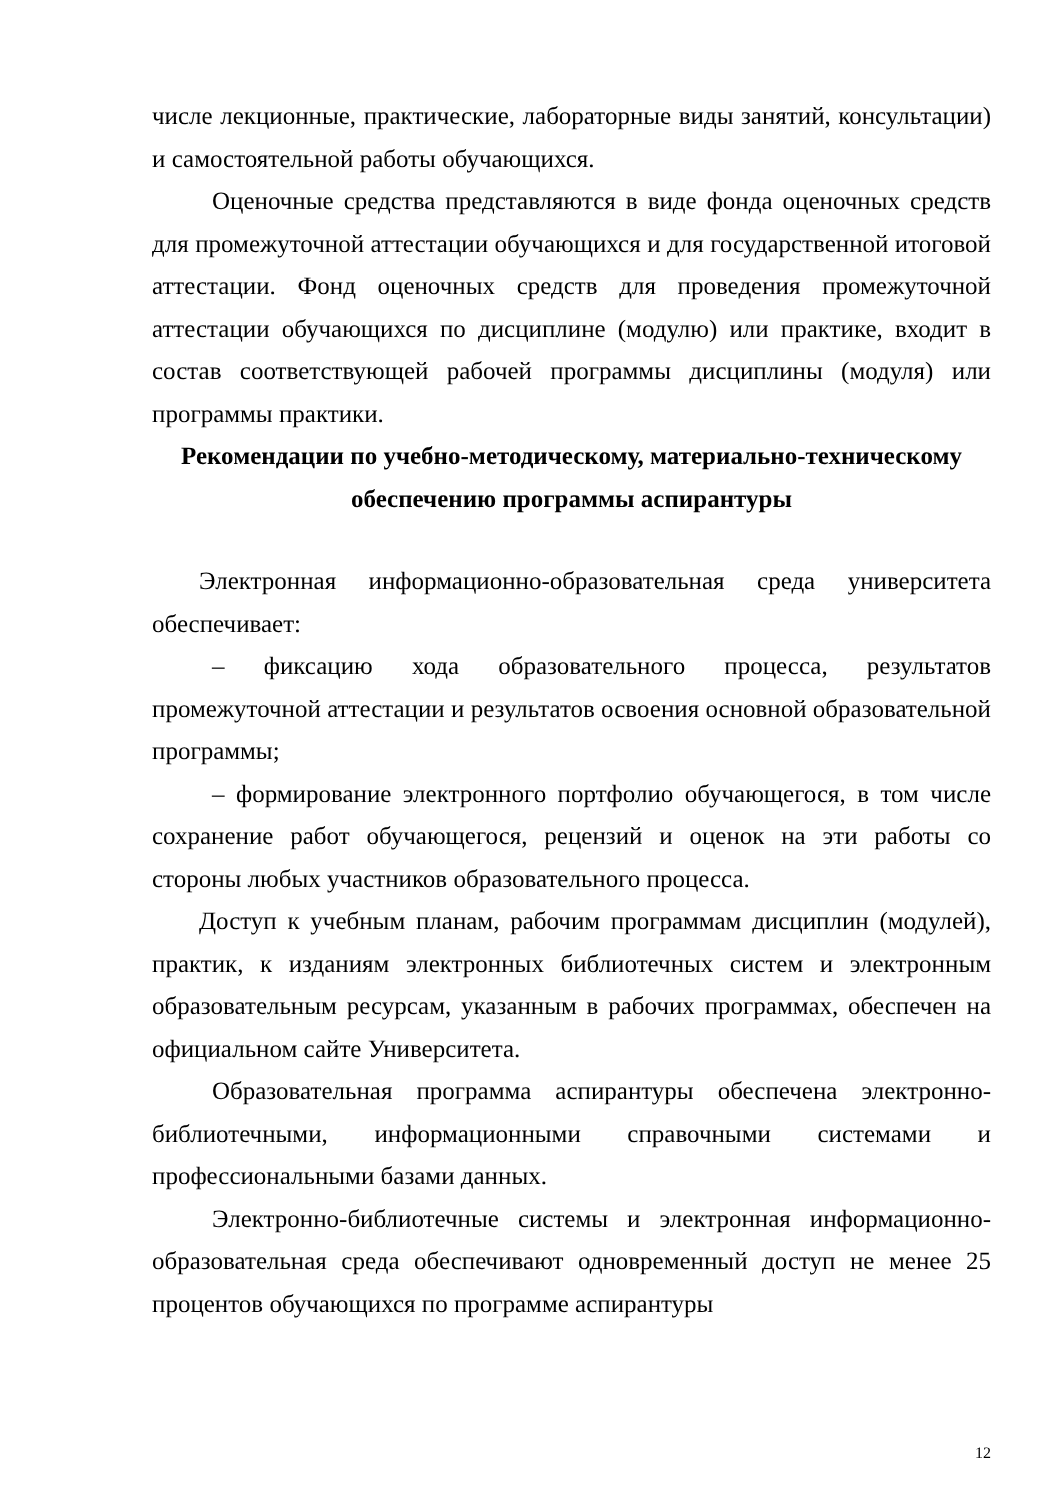числе лекционные, практические, лабораторные виды занятий, консультации) и самостоятельной работы обучающихся.
Оценочные средства представляются в виде фонда оценочных средств для промежуточной аттестации обучающихся и для государственной итоговой аттестации. Фонд оценочных средств для проведения промежуточной аттестации обучающихся по дисциплине (модулю) или практике, входит в состав соответствующей рабочей программы дисциплины (модуля) или программы практики.
Рекомендации по учебно-методическому, материально-техническому обеспечению программы аспирантуры
Электронная информационно-образовательная среда университета обеспечивает:
– фиксацию хода образовательного процесса, результатов промежуточной аттестации и результатов освоения основной образовательной программы;
– формирование электронного портфолио обучающегося, в том числе сохранение работ обучающегося, рецензий и оценок на эти работы со стороны любых участников образовательного процесса.
Доступ к учебным планам, рабочим программам дисциплин (модулей), практик, к изданиям электронных библиотечных систем и электронным образовательным ресурсам, указанным в рабочих программах, обеспечен на официальном сайте Университета.
Образовательная программа аспирантуры обеспечена электронно-библиотечными, информационными справочными системами и профессиональными базами данных.
Электронно-библиотечные системы и электронная информационно-образовательная среда обеспечивают одновременный доступ не менее 25 процентов обучающихся по программе аспирантуры
12